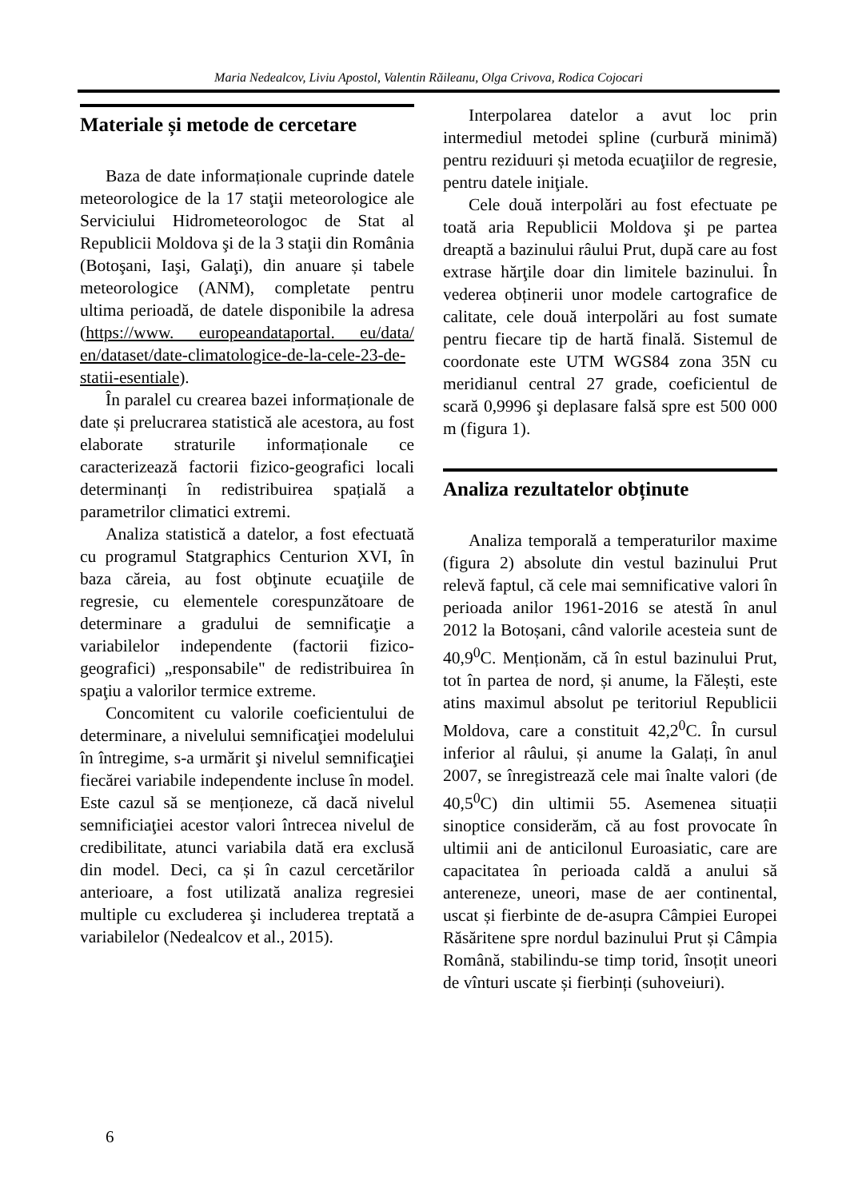Maria Nedealcov, Liviu Apostol, Valentin Răileanu, Olga Crivova, Rodica Cojocari
Materiale și metode de cercetare
Baza de date informaționale cuprinde datele meteorologice de la 17 staţii meteorologice ale Serviciului Hidrometeorologoc de Stat al Republicii Moldova şi de la 3 staţii din România (Botoşani, Iaşi, Galaţi), din anuare și tabele meteorologice (ANM), completate pentru ultima perioadă, de datele disponibile la adresa (https://www. europeandataportal. eu/data/ en/dataset/date-climatologice-de-la-cele-23-de-statii-esentiale).
În paralel cu crearea bazei informaționale de date și prelucrarea statistică ale acestora, au fost elaborate straturile informaționale ce caracterizează factorii fizico-geografici locali determinanți în redistribuirea spațială a parametrilor climatici extremi.
Analiza statistică a datelor, a fost efectuată cu programul Statgraphics Centurion XVI, în baza căreia, au fost obţinute ecuaţiile de regresie, cu elementele corespunzătoare de determinare a gradului de semnificaţie a variabilelor independente (factorii fizico-geografici) „responsabile" de redistribuirea în spaţiu a valorilor termice extreme.
Concomitent cu valorile coeficientului de determinare, a nivelului semnificaţiei modelului în întregime, s-a urmărit şi nivelul semnificaţiei fiecărei variabile independente incluse în model. Este cazul să se menționeze, că dacă nivelul semnificiaţiei acestor valori întrecea nivelul de credibilitate, atunci variabila dată era exclusă din model. Deci, ca și în cazul cercetărilor anterioare, a fost utilizată analiza regresiei multiple cu excluderea şi includerea treptată a variabilelor (Nedealcov et al., 2015).
Interpolarea datelor a avut loc prin intermediul metodei spline (curbură minimă) pentru reziduuri și metoda ecuaţiilor de regresie, pentru datele iniţiale.
Cele două interpolări au fost efectuate pe toată aria Republicii Moldova şi pe partea dreaptă a bazinului râului Prut, după care au fost extrase hărţile doar din limitele bazinului. În vederea obținerii unor modele cartografice de calitate, cele două interpolări au fost sumate pentru fiecare tip de hartă finală. Sistemul de coordonate este UTM WGS84 zona 35N cu meridianul central 27 grade, coeficientul de scară 0,9996 şi deplasare falsă spre est 500 000 m (figura 1).
Analiza rezultatelor obținute
Analiza temporală a temperaturilor maxime (figura 2) absolute din vestul bazinului Prut relevă faptul, că cele mai semnificative valori în perioada anilor 1961-2016 se atestă în anul 2012 la Botoșani, când valorile acesteia sunt de 40,9<sup>0</sup>C. Menționăm, că în estul bazinului Prut, tot în partea de nord, și anume, la Fălești, este atins maximul absolut pe teritoriul Republicii Moldova, care a constituit 42,2<sup>0</sup>C. În cursul inferior al râului, și anume la Galați, în anul 2007, se înregistrează cele mai înalte valori (de 40,5<sup>0</sup>C) din ultimii 55. Asemenea situații sinoptice considerăm, că au fost provocate în ultimii ani de anticilonul Euroasiatic, care are capacitatea în perioada caldă a anului să antereneze, uneori, mase de aer continental, uscat și fierbinte de de-asupra Câmpiei Europei Răsăritene spre nordul bazinului Prut și Câmpia Română, stabilindu-se timp torid, însoțit uneori de vînturi uscate și fierbinți (suhoveiuri).
6